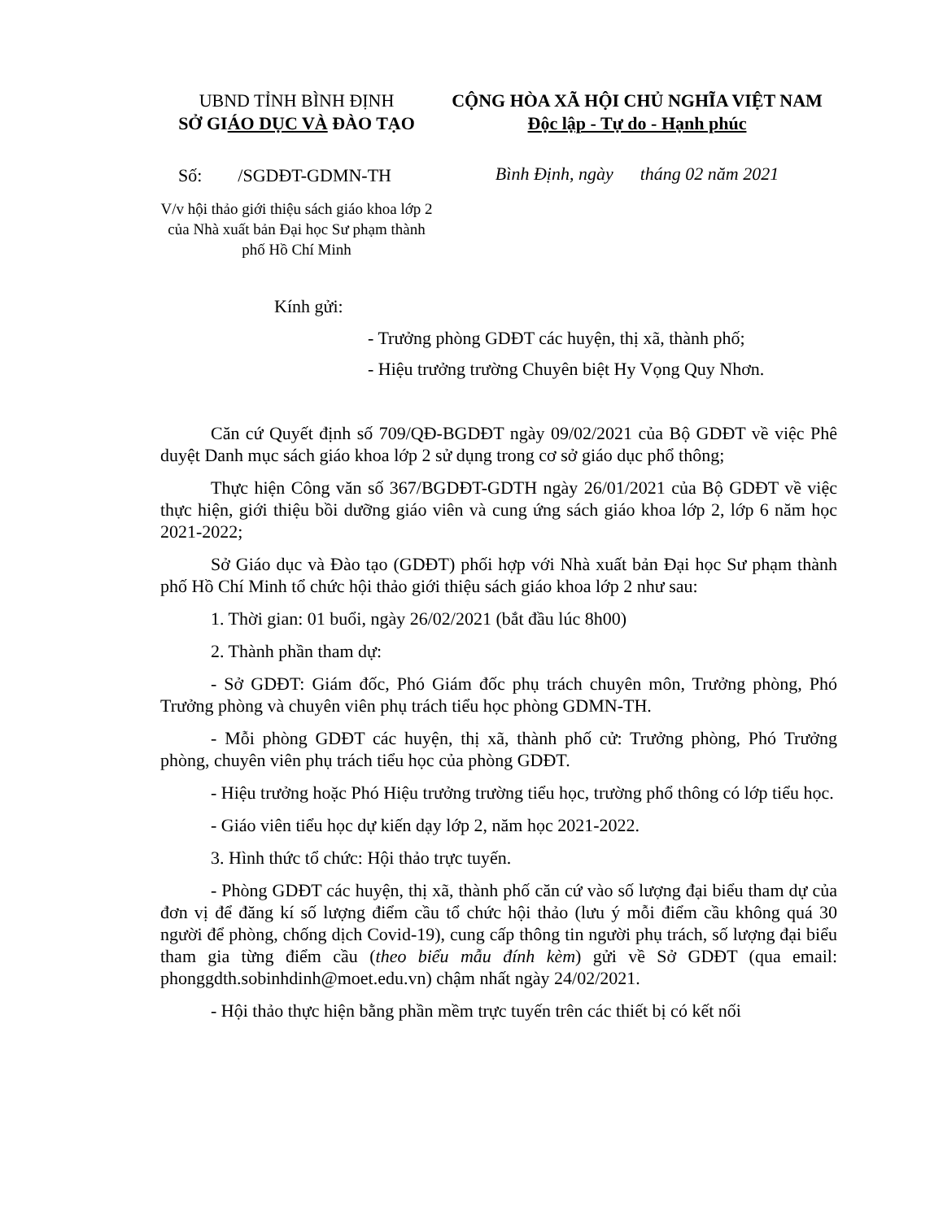UBND TỈNH BÌNH ĐỊNH
SỞ GIÁO DỤC VÀ ĐÀO TẠO
Số: /SGDĐT-GDMN-TH
V/v hội thảo giới thiệu sách giáo khoa lớp 2 của Nhà xuất bản Đại học Sư phạm thành phố Hồ Chí Minh
CỘNG HÒA XÃ HỘI CHỦ NGHĨA VIỆT NAM
Độc lập - Tự do - Hạnh phúc
Bình Định, ngày tháng 02 năm 2021
Kính gửi:
- Trưởng phòng GDĐT các huyện, thị xã, thành phố;
- Hiệu trưởng trường Chuyên biệt Hy Vọng Quy Nhơn.
Căn cứ Quyết định số 709/QĐ-BGDĐT ngày 09/02/2021 của Bộ GDĐT về việc Phê duyệt Danh mục sách giáo khoa lớp 2 sử dụng trong cơ sở giáo dục phổ thông;
Thực hiện Công văn số 367/BGDĐT-GDTH ngày 26/01/2021 của Bộ GDĐT về việc thực hiện, giới thiệu bồi dưỡng giáo viên và cung ứng sách giáo khoa lớp 2, lớp 6 năm học 2021-2022;
Sở Giáo dục và Đào tạo (GDĐT) phối hợp với Nhà xuất bản Đại học Sư phạm thành phố Hồ Chí Minh tổ chức hội thảo giới thiệu sách giáo khoa lớp 2 như sau:
1. Thời gian: 01 buổi, ngày 26/02/2021 (bắt đầu lúc 8h00)
2. Thành phần tham dự:
- Sở GDĐT: Giám đốc, Phó Giám đốc phụ trách chuyên môn, Trưởng phòng, Phó Trưởng phòng và chuyên viên phụ trách tiểu học phòng GDMN-TH.
- Mỗi phòng GDĐT các huyện, thị xã, thành phố cử: Trưởng phòng, Phó Trưởng phòng, chuyên viên phụ trách tiểu học của phòng GDĐT.
- Hiệu trưởng hoặc Phó Hiệu trưởng trường tiểu học, trường phổ thông có lớp tiểu học.
- Giáo viên tiểu học dự kiến dạy lớp 2, năm học 2021-2022.
3. Hình thức tổ chức: Hội thảo trực tuyến.
- Phòng GDĐT các huyện, thị xã, thành phố căn cứ vào số lượng đại biểu tham dự của đơn vị để đăng kí số lượng điểm cầu tổ chức hội thảo (lưu ý mỗi điểm cầu không quá 30 người để phòng, chống dịch Covid-19), cung cấp thông tin người phụ trách, số lượng đại biểu tham gia từng điểm cầu (theo biểu mẫu đính kèm) gửi về Sở GDĐT (qua email: phonggdth.sobinhdinh@moet.edu.vn) chậm nhất ngày 24/02/2021.
- Hội thảo thực hiện bằng phần mềm trực tuyến trên các thiết bị có kết nối